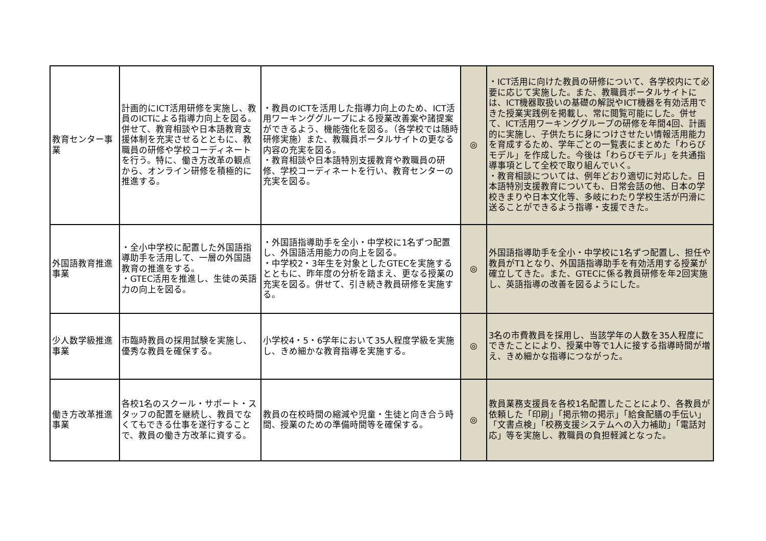| 教育センター事業 | 計画的にICT活用研修を実施し、教員のICTによる指導力向上を図る。併せて、教育相談や日本語教育支援体制を充実させるとともに、教職員の研修や学校コーディネートを行う。特に、働き方改革の観点から、オンライン研修を積極的に推進する。 | ・教員のICTを活用した指導力向上のため、ICT活用ワーキンググループによる授業改善案や諸提案ができるよう、機能強化を図る。（各学校では随時研修実施）また、教職員ポータルサイトの更なる内容の充実を図る。 ・教育相談や日本語特別支援教育や教職員の研修、学校コーディネートを行い、教育センターの充実を図る。 | ◎ | ・ICT活用に向けた教員の研修について、各学校内にて必要に応じて実施した。また、教職員ポータルサイトには、ICT機器取扱いの基礎の解説やICT機器を有効活用できた授業実践例を掲載し、常に閲覧可能にした。併せて、ICT活用ワーキンググループの研修を年間4回、計画的に実施し、子供たちに身につけさせたい情報活用能力を育成するため、学年ごとの一覧表にまとめた「わらびモデル」を作成した。今後は「わらびモデル」を共通指導事項として全校で取り組んでいく。 ・教育相談については、例年どおり適切に対応した。日本語特別支援教育についても、日常会話の他、日本の学校きまりや日本文化等、多岐にわたり学校生活が円滑に送ることができるよう指導・支援できた。 |
| 外国語教育推進事業 | ・全小中学校に配置した外国語指導助手を活用して、一層の外国語教育の推進をする。 ・GTEC活用を推進し、生徒の英語力の向上を図る。 | ・外国語指導助手を全小・中学校に1名ずつ配置し、外国語活用能力の向上を図る。 ・中学校2・3年生を対象としたGTECを実施するとともに、昨年度の分析を踏まえ、更なる授業の充実を図る。併せて、引き続き教員研修を実施する。 | ◎ | 外国語指導助手を全小・中学校に1名ずつ配置し、担任や教員がT1となり、外国語指導助手を有効活用する授業が確立してきた。また、GTECに係る教員研修を年2回実施し、英語指導の改善を図るようにした。 |
| 少人数学級推進事業 | 市臨時教員の採用試験を実施し、優秀な教員を確保する。 | 小学校4・5・6学年において35人程度学級を実施し、きめ細かな教育指導を実施する。 | ◎ | 3名の市費教員を採用し、当該学年の人数を35人程度にできたことにより、授業中等で1人に接する指導時間が増え、きめ細かな指導につながった。 |
| 働き方改革推進事業 | 各校1名のスクール・サポート・スタッフの配置を継続し、教員でなくてもできる仕事を遂行することで、教員の働き方改革に資する。 | 教員の在校時間の縮減や児童・生徒と向き合う時間、授業のための準備時間等を確保する。 | ◎ | 教員業務支援員を各校1名配置したことにより、各教員が依頼した「印刷」「掲示物の掲示」「給食配膳の手伝い」「文書点検」「校務支援システムへの入力補助」「電話対応」等を実施し、教職員の負担軽減となった。 |